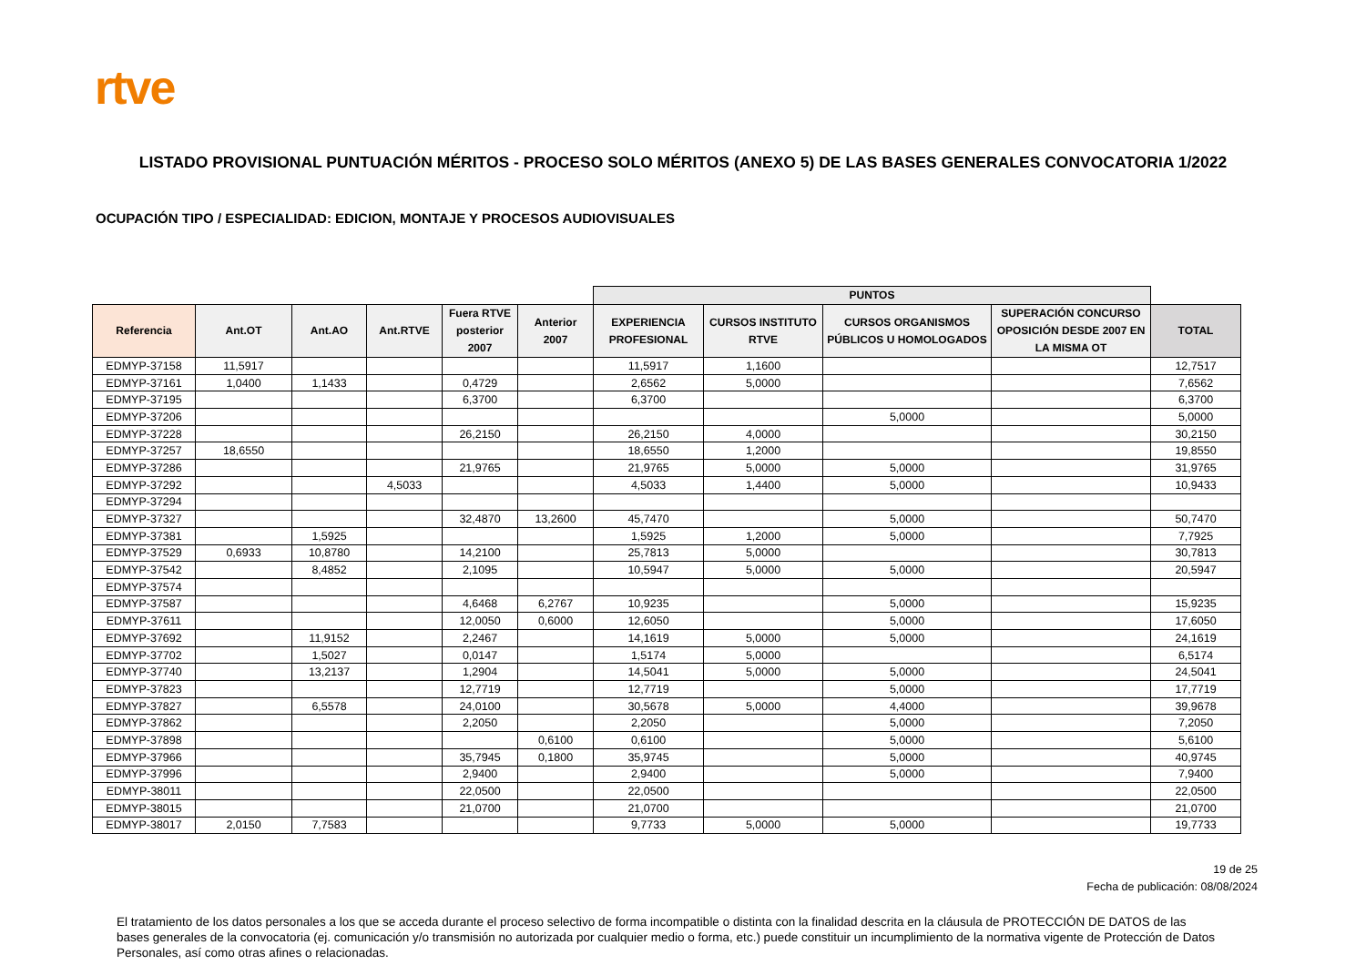rtve
LISTADO PROVISIONAL PUNTUACIÓN MÉRITOS - PROCESO SOLO MÉRITOS (ANEXO 5) DE LAS BASES GENERALES CONVOCATORIA 1/2022
OCUPACIÓN TIPO / ESPECIALIDAD: EDICION, MONTAJE Y PROCESOS AUDIOVISUALES
| | | | | | | PUNTOS | | | | |
| --- | --- | --- | --- | --- | --- | --- | --- | --- | --- | --- |
| Referencia | Ant.OT | Ant.AO | Ant.RTVE | Fuera RTVE posterior 2007 | Anterior 2007 | EXPERIENCIA PROFESIONAL | CURSOS INSTITUTO RTVE | CURSOS ORGANISMOS PÚBLICOS U HOMOLOGADOS | SUPERACIÓN CONCURSO OPOSICIÓN DESDE 2007 EN LA MISMA OT | TOTAL |
| EDMYP-37158 | 11,5917 | | | | | 11,5917 | 1,1600 | | | 12,7517 |
| EDMYP-37161 | 1,0400 | 1,1433 | | 0,4729 | | 2,6562 | 5,0000 | | | 7,6562 |
| EDMYP-37195 | | | | 6,3700 | | 6,3700 | | | | 6,3700 |
| EDMYP-37206 | | | | | | | | 5,0000 | | 5,0000 |
| EDMYP-37228 | | | | 26,2150 | | 26,2150 | 4,0000 | | | 30,2150 |
| EDMYP-37257 | 18,6550 | | | | | 18,6550 | 1,2000 | | | 19,8550 |
| EDMYP-37286 | | | | 21,9765 | | 21,9765 | 5,0000 | 5,0000 | | 31,9765 |
| EDMYP-37292 | | | 4,5033 | | | 4,5033 | 1,4400 | 5,0000 | | 10,9433 |
| EDMYP-37294 | | | | | | | | | | |
| EDMYP-37327 | | | | 32,4870 | 13,2600 | 45,7470 | | 5,0000 | | 50,7470 |
| EDMYP-37381 | | 1,5925 | | | | 1,5925 | 1,2000 | 5,0000 | | 7,7925 |
| EDMYP-37529 | 0,6933 | 10,8780 | | 14,2100 | | 25,7813 | 5,0000 | | | 30,7813 |
| EDMYP-37542 | | 8,4852 | | 2,1095 | | 10,5947 | 5,0000 | 5,0000 | | 20,5947 |
| EDMYP-37574 | | | | | | | | | | |
| EDMYP-37587 | | | | 4,6468 | 6,2767 | 10,9235 | | 5,0000 | | 15,9235 |
| EDMYP-37611 | | | | 12,0050 | 0,6000 | 12,6050 | | 5,0000 | | 17,6050 |
| EDMYP-37692 | | 11,9152 | | 2,2467 | | 14,1619 | 5,0000 | 5,0000 | | 24,1619 |
| EDMYP-37702 | | 1,5027 | | 0,0147 | | 1,5174 | 5,0000 | | | 6,5174 |
| EDMYP-37740 | | 13,2137 | | 1,2904 | | 14,5041 | 5,0000 | 5,0000 | | 24,5041 |
| EDMYP-37823 | | | | 12,7719 | | 12,7719 | | 5,0000 | | 17,7719 |
| EDMYP-37827 | | 6,5578 | | 24,0100 | | 30,5678 | 5,0000 | 4,4000 | | 39,9678 |
| EDMYP-37862 | | | | 2,2050 | | 2,2050 | | 5,0000 | | 7,2050 |
| EDMYP-37898 | | | | | 0,6100 | 0,6100 | | 5,0000 | | 5,6100 |
| EDMYP-37966 | | | | 35,7945 | 0,1800 | 35,9745 | | 5,0000 | | 40,9745 |
| EDMYP-37996 | | | | 2,9400 | | 2,9400 | | 5,0000 | | 7,9400 |
| EDMYP-38011 | | | | 22,0500 | | 22,0500 | | | | 22,0500 |
| EDMYP-38015 | | | | 21,0700 | | 21,0700 | | | | 21,0700 |
| EDMYP-38017 | 2,0150 | 7,7583 | | | | 9,7733 | 5,0000 | 5,0000 | | 19,7733 |
19 de 25
Fecha de publicación: 08/08/2024
El tratamiento de los datos personales a los que se acceda durante el proceso selectivo de forma incompatible o distinta con la finalidad descrita en la cláusula de PROTECCIÓN DE DATOS de las bases generales de la convocatoria (ej. comunicación y/o transmisión no autorizada por cualquier medio o forma, etc.) puede constituir un incumplimiento de la normativa vigente de Protección de Datos Personales, así como otras afines o relacionadas.